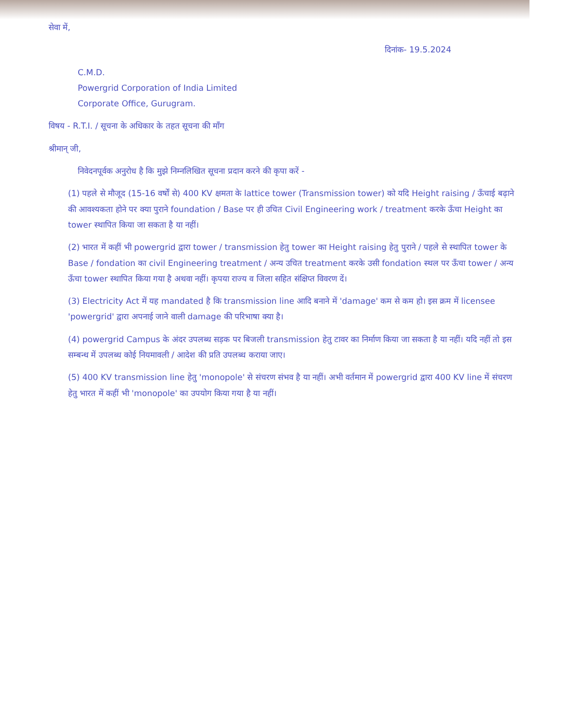सेवा में,
दिनांक- 19.5.2024
C.M.D.
Powergrid Corporation of India Limited
Corporate Office, Gurugram.
विषय - R.T.I. / सूचना के अधिकार के तहत सूचना की माँग
श्रीमान् जी,
निवेदनपूर्वक अनुरोध है कि मुझे निम्नलिखित सूचना प्रदान करने की कृपा करें -
(1) पहले से मौजूद (15-16 वर्षों से) 400 KV क्षमता के lattice tower (Transmission tower) को यदि Height raising / ऊँचाई बढ़ाने की आवश्यकता होने पर क्या पुराने foundation / Base पर ही उचित Civil Engineering work / treatment करके ऊँचा Height का tower स्थापित किया जा सकता है या नहीं।
(2) भारत में कहीं भी powergrid द्वारा tower / transmission हेतु tower का Height raising हेतु पुराने / पहले से स्थापित tower के Base / fondation का civil Engineering treatment / अन्य उचित treatment करके उसी fondation स्थल पर ऊँचा tower / अन्य ऊँचा tower स्थापित किया गया है अथवा नहीं। कृपया राज्य व जिला सहित संक्षिप्त विवरण दें।
(3) Electricity Act में यह mandated है कि transmission line आदि बनाने में 'damage' कम से कम हो। इस क्रम में licensee 'powergrid' द्वारा अपनाई जाने वाली damage की परिभाषा क्या है।
(4) powergrid Campus के अंदर उपलब्ध सड़क पर बिजली transmission हेतु टावर का निर्माण किया जा सकता है या नहीं। यदि नहीं तो इस सम्बन्ध में उपलब्ध कोई नियमावली / आदेश की प्रति उपलब्ध कराया जाए।
(5) 400 KV transmission line हेतु 'monopole' से संचरण संभव है या नहीं। अभी वर्तमान में powergrid द्वारा 400 KV line में संचरण हेतु भारत में कहीं भी 'monopole' का उपयोग किया गया है या नहीं।